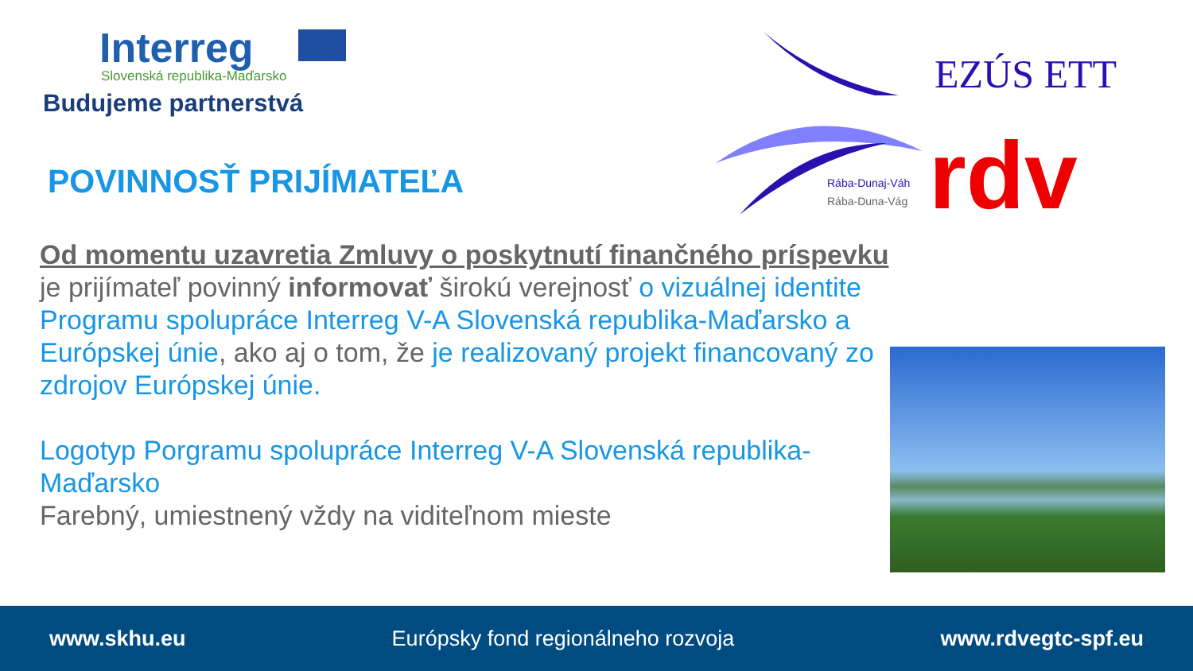Interreg
Slovenská republika-Maďarsko
Budujeme partnerstvá
POVINNOSŤ PRIJÍMATEĽA
EZÚS ETT
rdv
Rába-Dunaj-Váh
Rába-Duna-Vág
Od momentu uzavretia Zmluvy o poskytnutí finančného príspevku
je prijímateľ povinný informovať širokú verejnosť o vizuálnej identite Programu spolupráce Interreg V-A Slovenská republika-Maďarsko a Európskej únie, ako aj o tom, že je realizovaný projekt financovaný zo zdrojov Európskej únie.
Logotyp Porgramu spolupráce Interreg V-A Slovenská republika-Maďarsko
Farebný, umiestnený vždy na viditeľnom mieste
www.skhu.eu Európsky fond regionálneho rozvoja www.rdvegtc-spf.eu